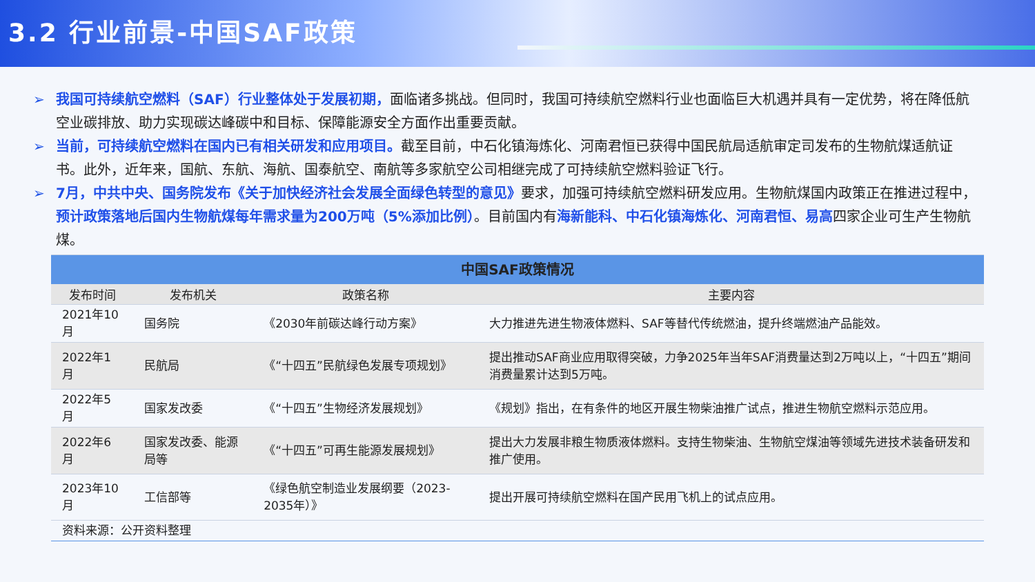3.2 行业前景-中国SAF政策
➢ 我国可持续航空燃料（SAF）行业整体处于发展初期，面临诸多挑战。但同时，我国可持续航空燃料行业也面临巨大机遇并具有一定优势，将在降低航空业碳排放、助力实现碳达峰碳中和目标、保障能源安全方面作出重要贡献。
➢ 当前，可持续航空燃料在国内已有相关研发和应用项目。截至目前，中石化镇海炼化、河南君恒已获得中国民航局适航审定司发布的生物航煤适航证书。此外，近年来，国航、东航、海航、国泰航空、南航等多家航空公司相继完成了可持续航空燃料验证飞行。
➢ 7月，中共中央、国务院发布《关于加快经济社会发展全面绿色转型的意见》要求，加强可持续航空燃料研发应用。生物航煤国内政策正在推进过程中，预计政策落地后国内生物航煤每年需求量为200万吨（5%添加比例）。目前国内有海新能科、中石化镇海炼化、河南君恒、易高四家企业可生产生物航煤。
| 中国SAF政策情况 | | | |
| 发布时间 | 发布机关 | 政策名称 | 主要内容 |
| 2021年10月 | 国务院 | 《2030年前碳达峰行动方案》 | 大力推进先进生物液体燃料、SAF等替代传统燃油，提升终端燃油产品能效。 |
| 2022年1月 | 民航局 | 《“十四五”民航绿色发展专项规划》 | 提出推动SAF商业应用取得突破，力争2025年当年SAF消费量达到2万吨以上，“十四五”期间消费量累计达到5万吨。 |
| 2022年5月 | 国家发改委 | 《“十四五”生物经济发展规划》 | 《规划》指出，在有条件的地区开展生物柴油推广试点，推进生物航空燃料示范应用。 |
| 2022年6月 | 国家发改委、能源局等 | 《“十四五”可再生能源发展规划》 | 提出大力发展非粮生物质液体燃料。支持生物柴油、生物航空煤油等领域先进技术装备研发和推广使用。 |
| 2023年10月 | 工信部等 | 《绿色航空制造业发展纲要（2023-2035年）》 | 提出开展可持续航空燃料在国产民用飞机上的试点应用。 |
| 资料来源：公开资料整理 | | | |